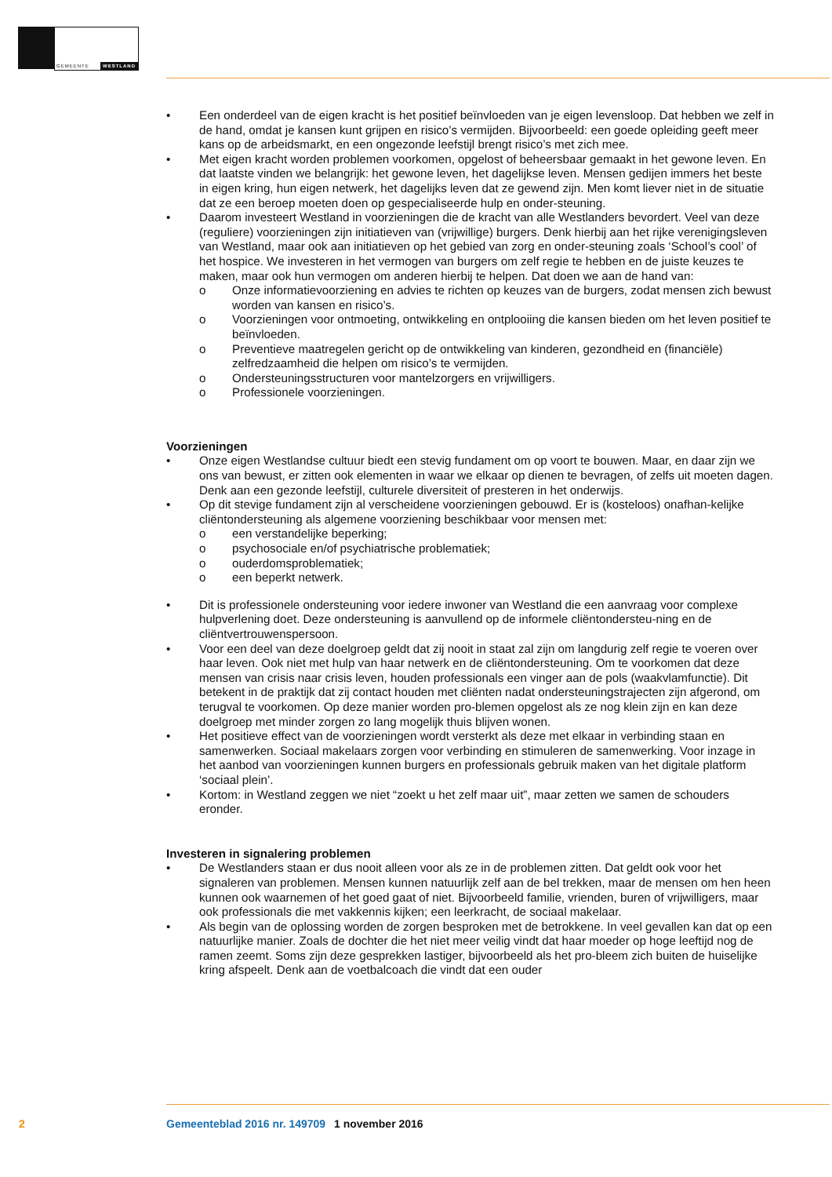GEMEENTE WESTLAND
• Een onderdeel van de eigen kracht is het positief beïnvloeden van je eigen levensloop. Dat hebben we zelf in de hand, omdat je kansen kunt grijpen en risico’s vermijden. Bijvoorbeeld: een goede opleiding geeft meer kans op de arbeidsmarkt, en een ongezonde leefstijl brengt risico’s met zich mee.
• Met eigen kracht worden problemen voorkomen, opgelost of beheersbaar gemaakt in het gewone leven. En dat laatste vinden we belangrijk: het gewone leven, het dagelijkse leven. Mensen gedijen immers het beste in eigen kring, hun eigen netwerk, het dagelijks leven dat ze gewend zijn. Men komt liever niet in de situatie dat ze een beroep moeten doen op gespecialiseerde hulp en onder-steuning.
• Daarom investeert Westland in voorzieningen die de kracht van alle Westlanders bevordert. Veel van deze (reguliere) voorzieningen zijn initiatieven van (vrijwillige) burgers. Denk hierbij aan het rijke verenigingsleven van Westland, maar ook aan initiatieven op het gebied van zorg en onder-steuning zoals ‘School’s cool’ of het hospice. We investeren in het vermogen van burgers om zelf regie te hebben en de juiste keuzes te maken, maar ook hun vermogen om anderen hierbij te helpen. Dat doen we aan de hand van:
o Onze informatievoorziening en advies te richten op keuzes van de burgers, zodat mensen zich bewust worden van kansen en risico’s.
o Voorzieningen voor ontmoeting, ontwikkeling en ontplooiing die kansen bieden om het leven positief te beïnvloeden.
o Preventieve maatregelen gericht op de ontwikkeling van kinderen, gezondheid en (financiële) zelfredzaamheid die helpen om risico’s te vermijden.
o Ondersteuningsstructuren voor mantelzorgers en vrijwilligers.
o Professionele voorzieningen.
Voorzieningen
• Onze eigen Westlandse cultuur biedt een stevig fundament om op voort te bouwen. Maar, en daar zijn we ons van bewust, er zitten ook elementen in waar we elkaar op dienen te bevragen, of zelfs uit moeten dagen. Denk aan een gezonde leefstijl, culturele diversiteit of presteren in het onderwijs.
• Op dit stevige fundament zijn al verscheidene voorzieningen gebouwd. Er is (kosteloos) onafhan-kelijke cliëntondersteuning als algemene voorziening beschikbaar voor mensen met:
o een verstandelijke beperking;
o psychosociale en/of psychiatrische problematiek;
o ouderdomsproblematiek;
o een beperkt netwerk.
• Dit is professionele ondersteuning voor iedere inwoner van Westland die een aanvraag voor complexe hulpverlening doet. Deze ondersteuning is aanvullend op de informele cliëntondersteu-ning en de cliëntvertrouwenspersoon.
• Voor een deel van deze doelgroep geldt dat zij nooit in staat zal zijn om langdurig zelf regie te voeren over haar leven. Ook niet met hulp van haar netwerk en de cliëntondersteuning. Om te voorkomen dat deze mensen van crisis naar crisis leven, houden professionals een vinger aan de pols (waakvlamfunctie). Dit betekent in de praktijk dat zij contact houden met cliënten nadat ondersteuningstrajecten zijn afgerond, om terugval te voorkomen. Op deze manier worden pro-blemen opgelost als ze nog klein zijn en kan deze doelgroep met minder zorgen zo lang mogelijk thuis blijven wonen.
• Het positieve effect van de voorzieningen wordt versterkt als deze met elkaar in verbinding staan en samenwerken. Sociaal makelaars zorgen voor verbinding en stimuleren de samenwerking. Voor inzage in het aanbod van voorzieningen kunnen burgers en professionals gebruik maken van het digitale platform ‘sociaal plein’.
• Kortom: in Westland zeggen we niet “zoekt u het zelf maar uit”, maar zetten we samen de schouders eronder.
Investeren in signalering problemen
• De Westlanders staan er dus nooit alleen voor als ze in de problemen zitten. Dat geldt ook voor het signaleren van problemen. Mensen kunnen natuurlijk zelf aan de bel trekken, maar de mensen om hen heen kunnen ook waarnemen of het goed gaat of niet. Bijvoorbeeld familie, vrienden, buren of vrijwilligers, maar ook professionals die met vakkennis kijken; een leerkracht, de sociaal makelaar.
• Als begin van de oplossing worden de zorgen besproken met de betrokkene. In veel gevallen kan dat op een natuurlijke manier. Zoals de dochter die het niet meer veilig vindt dat haar moeder op hoge leeftijd nog de ramen zeemt. Soms zijn deze gesprekken lastiger, bijvoorbeeld als het pro-bleem zich buiten de huiselijke kring afspeelt. Denk aan de voetbalcoach die vindt dat een ouder
2 Gemeenteblad 2016 nr. 149709 1 november 2016